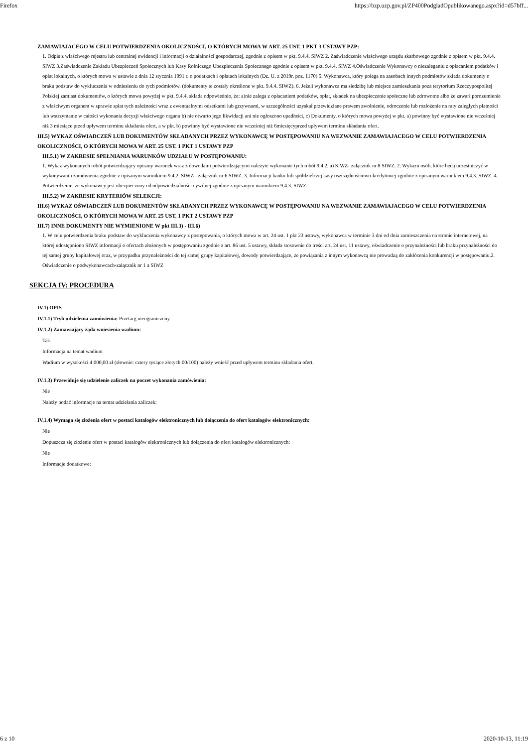Firefox https://bzp.uzp.gov.pl/ZP400PodgladOpublikowanego.aspx?id=d57bff...
ZAMAWIAJACEGO W CELU POTWIERDZENIA OKOLICZNOŚCI, O KTÓRYCH MOWA W ART. 25 UST. 1 PKT 3 USTAWY PZP:
1. Odpis z właściwego rejestru lub centralnej ewidencji i informacji o działalności gospodarczej, zgodnie z opisem w pkt. 9.4.4. SIWZ 2. Zaświadczenie właściwego urzędu skarbowego zgodnie z opisem w pkt. 9.4.4. SIWZ 3.Zaświadczenie Zakładu Ubezpieczeń Społecznych lub Kasy Rolniczego Ubezpieczenia Społecznego zgodnie z opisem w pkt. 9.4.4. SIWZ 4.Oświadczenie Wykonawcy o niezaleganiu z opłacaniem podatków i opłat lokalnych, o których mowa w ustawie z dnia 12 stycznia 1991 r. o podatkach i opłatach lokalnych (Dz. U. z 2019r. poz. 1170) 5. Wykonawca, który polega na zasobach innych podmiotów składa dokumenty o braku podstaw do wykluczenia w odniesieniu do tych podmiotów. (dokumenty te zostały określone w pkt. 9.4.4. SIWZ). 6. Jeżeli wykonawca ma siedzibę lub miejsce zamieszkania poza terytorium Rzeczypospolitej Polskiej zamiast dokumentów, o których mowa powyżej w pkt. 9.4.4, składa odpowiednio, że: a)nie zalega z opłacaniem podatków, opłat, składek na ubezpieczenie społeczne lub zdrowotne albo że zawarł porozumienie z właściwym organem w sprawie spłat tych należności wraz z ewentualnymi odsetkami lub grzywnami, w szczególności uzyskał przewidziane prawem zwolnienie, odroczenie lub rozłożenie na raty zaległych płatności lub wstrzymanie w całości wykonania decyzji właściwego organu b) nie otwarto jego likwidacji ani nie ogłoszono upadłości, c) Dokumenty, o których mowa powyżej w pkt. a) powinny być wystawione nie wcześniej niż 3 miesiące przed upływem terminu składania ofert, a w pkt. b) powinny być wystawione nie wcześniej niż 6miesięcyprzed upływem terminu składania ofert.
III.5) WYKAZ OŚWIADCZEŃ LUB DOKUMENTÓW SKŁADANYCH PRZEZ WYKONAWCĘ W POSTĘPOWANIU NA WEZWANIE ZAMAWIAJACEGO W CELU POTWIERDZENIA OKOLICZNOŚCI, O KTÓRYCH MOWA W ART. 25 UST. 1 PKT 1 USTAWY PZP
III.5.1) W ZAKRESIE SPEŁNIANIA WARUNKÓW UDZIAŁU W POSTĘPOWANIU:
1. Wykaz wykonanych robót potwierdzający opisany warunek wraz z dowodami potwierdzającymi należyte wykonanie tych robót 9.4.2. a) SIWZ- załącznik nr 8 SIWZ. 2. Wykazu osób, które będą uczestniczyć w wykonywaniu zamówienia zgodnie z opisanym warunkiem 9.4.2. SIWZ - załącznik nr 6 SIWZ. 3. Informacji banku lub spółdzielczej kasy oszczędnościowo-kredytowej zgodnie z opisanym warunkiem 9.4.3. SIWZ. 4. Potwierdzenie, że wykonawcy jest ubezpieczony od odpowiedzialności cywilnej zgodnie z opisanym warunkiem 9.4.3. SIWZ.
III.5.2) W ZAKRESIE KRYTERIÓW SELEKCJI:
III.6) WYKAZ OŚWIADCZEŃ LUB DOKUMENTÓW SKŁADANYCH PRZEZ WYKONAWCĘ W POSTĘPOWANIU NA WEZWANIE ZAMAWIAJACEGO W CELU POTWIERDZENIA OKOLICZNOŚCI, O KTÓRYCH MOWA W ART. 25 UST. 1 PKT 2 USTAWY PZP
III.7) INNE DOKUMENTY NIE WYMIENIONE W pkt III.3) - III.6)
1. W celu potwierdzenia braku podstaw do wykluczenia wykonawcy z postępowania, o których mowa w art. 24 ust. 1 pkt 23 ustawy, wykonawca w terminie 3 dni od dnia zamieszczenia na stronie internetowej, na której udostępniono SIWZ informacji o ofertach złożonych w postępowaniu zgodnie z art. 86 ust. 5 ustawy, składa stosownie do treści art. 24 ust. 11 ustawy, oświadczenie o przynależności lub braku przynależności do tej samej grupy kapitałowej oraz, w przypadku przynależności do tej samej grupy kapitałowej, dowody potwierdzające, że powiązania z innym wykonawcą nie prowadzą do zakłócenia konkurencji w postępowaniu.2. Oświadczenie o podwykonawcach-załącznik nr 1 a SIWZ
SEKCJA IV: PROCEDURA
IV.1) OPIS
IV.1.1) Tryb udzielenia zamówienia: Przetarg nieograniczony
IV.1.2) Zamawiający żąda wniesienia wadium:
Tak
Informacja na temat wadium
Wadium w wysokości 4 000,00 zł (słownie: cztery tysiące złotych 00/100) należy wnieść przed upływem terminu składania ofert.
IV.1.3) Przewiduje się udzielenie zaliczek na poczet wykonania zamówienia:
Nie
Należy podać informacje na temat udzielania zaliczek:
IV.1.4) Wymaga się złożenia ofert w postaci katalogów elektronicznych lub dołączenia do ofert katalogów elektronicznych:
Nie
Dopuszcza się złożenie ofert w postaci katalogów elektronicznych lub dołączenia do ofert katalogów elektronicznych:
Nie
Informacje dodatkowe:
6 z 10 2020-10-13, 11:19